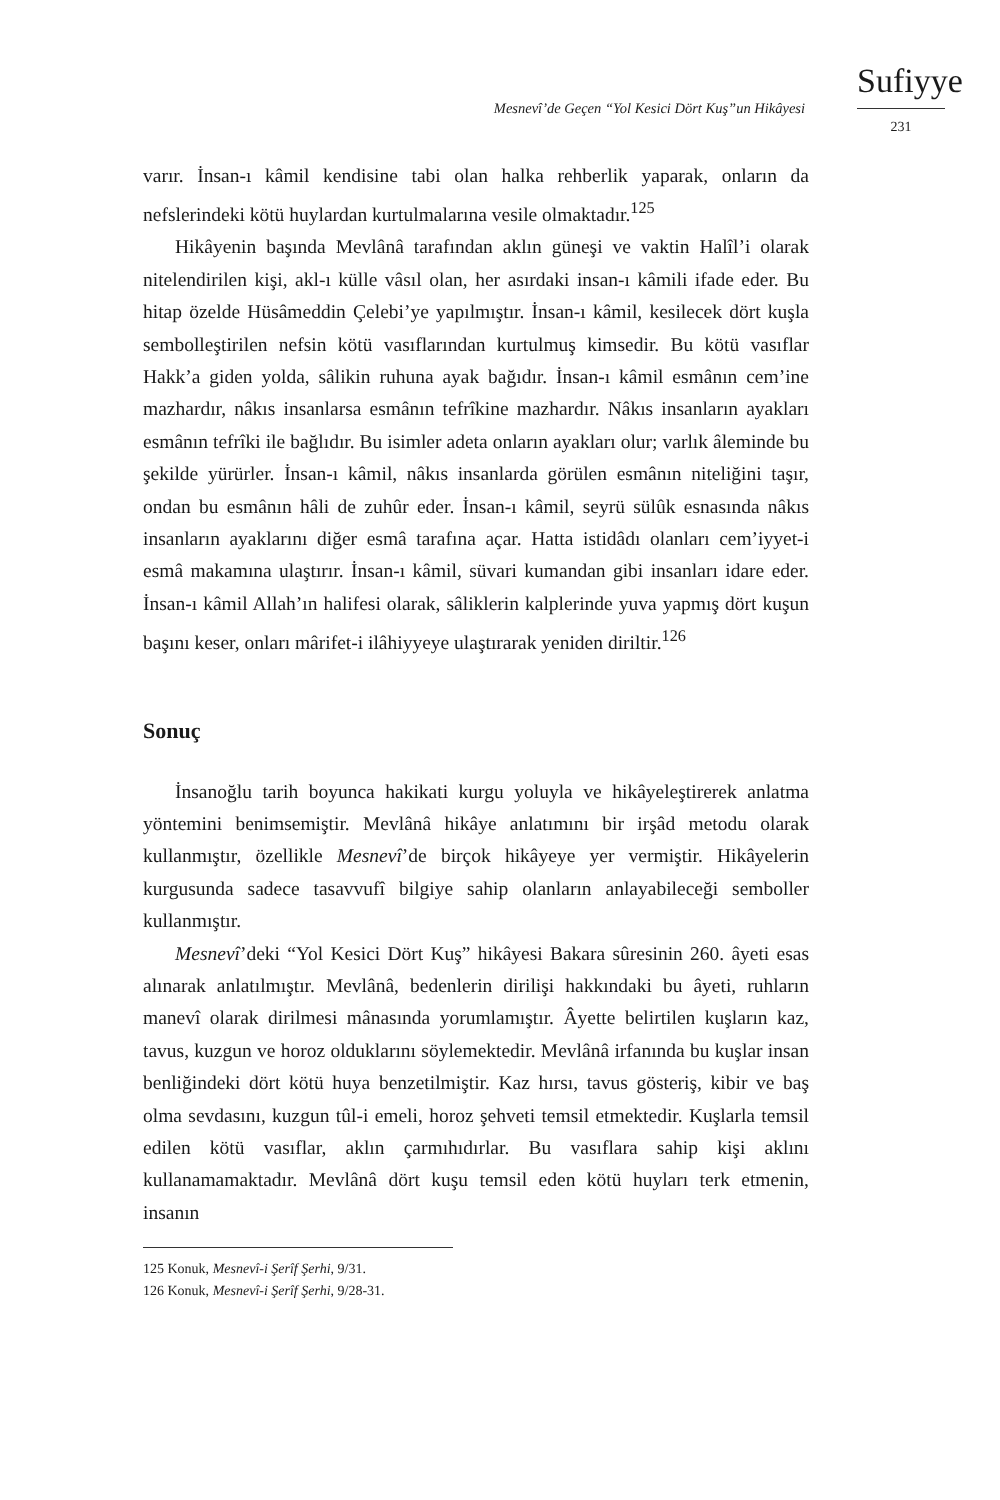Mesnevî’de Geçen “Yol Kesici Dört Kuş”un Hikâyesi
Sufiyye
231
varır. İnsan-ı kâmil kendisine tabi olan halka rehberlik yaparak, onların da nefslerindeki kötü huylardan kurtulmalarına vesile olmaktadır.<sup>125</sup>
Hikâyenin başında Mevlânâ tarafından aklın güneşi ve vaktin Halîl’i olarak nitelendirilen kişi, akl-ı külle vâsıl olan, her asırdaki insan-ı kâmili ifade eder. Bu hitap özelde Hüsâmeddin Çelebi’ye yapılmıştır. İnsan-ı kâmil, kesilecek dört kuşla sembolleştirilen nefsin kötü vasıflarından kurtulmuş kimsedir. Bu kötü vasıflar Hakk’a giden yolda, sâlikin ruhuna ayak bağıdır. İnsan-ı kâmil esmânın cem’ine mazhardır, nâkıs insanlarsa esmânın tefrîkine mazhardır. Nâkıs insanların ayakları esmânın tefrîki ile bağlıdır. Bu isimler adeta onların ayakları olur; varlık âleminde bu şekilde yürürler. İnsan-ı kâmil, nâkıs insanlarda görülen esmânın niteliğini taşır, ondan bu esmânın hâli de zuhûr eder. İnsan-ı kâmil, seyrü sülûk esnasında nâkıs insanların ayaklarını diğer esmâ tarafına açar. Hatta istidâdı olanları cem’iyyet-i esmâ makamına ulaştırır. İnsan-ı kâmil, süvari kumandan gibi insanları idare eder. İnsan-ı kâmil Allah’ın halifesi olarak, sâliklerin kalplerinde yuva yapmış dört kuşun başını keser, onları mârifet-i ilâhiyyeye ulaştırarak yeniden diriltir.<sup>126</sup>
Sonuç
İnsanoğlu tarih boyunca hakikati kurgu yoluyla ve hikâyeleştirerek anlatma yöntemini benimsemiştir. Mevlânâ hikâye anlatımını bir irşâd metodu olarak kullanmıştır, özellikle Mesnevî’de birçok hikâyeye yer vermiştir. Hikâyelerin kurgusunda sadece tasavvufî bilgiye sahip olanların anlayabileceği semboller kullanmıştır.
Mesnevî’deki “Yol Kesici Dört Kuş” hikâyesi Bakara sûresinin 260. âyeti esas alınarak anlatılmıştır. Mevlânâ, bedenlerin dirilişi hakkındaki bu âyeti, ruhların manevî olarak dirilmesi mânasında yorumlamıştır. Âyette belirtilen kuşların kaz, tavus, kuzgun ve horoz olduklarını söylemektedir. Mevlânâ irfanında bu kuşlar insan benliğindeki dört kötü huya benzetilmiştir. Kaz hırsı, tavus gösteriş, kibir ve baş olma sevdasını, kuzgun tûl-i emeli, horoz şehveti temsil etmektedir. Kuşlarla temsil edilen kötü vasıflar, aklın çarmıhıdırlar. Bu vasıflara sahip kişi aklını kullanamamaktadır. Mevlânâ dört kuşu temsil eden kötü huyları terk etmenin, insanın
125 Konuk, Mesnevî-i Şerîf Şerhi, 9/31.
126 Konuk, Mesnevî-i Şerîf Şerhi, 9/28-31.